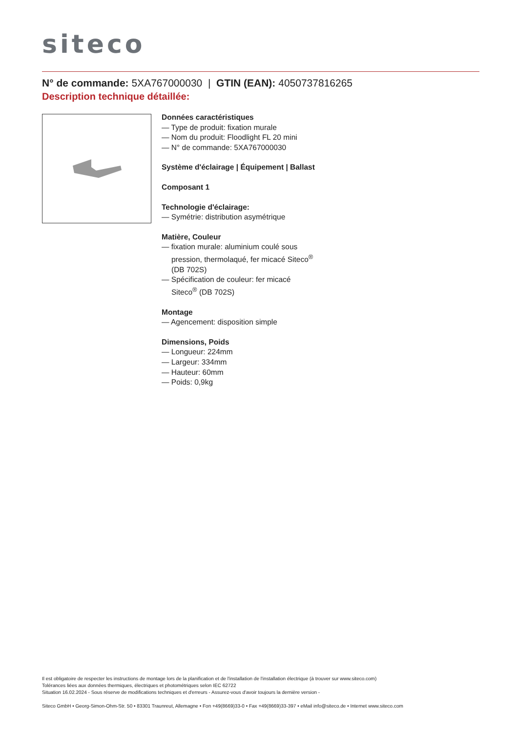siteco
N° de commande: 5XA767000030 | GTIN (EAN): 4050737816265
Description technique détaillée:
Données caractéristiques
— Type de produit: fixation murale
— Nom du produit: Floodlight FL 20 mini
— N° de commande: 5XA767000030
Système d'éclairage | Équipement | Ballast
Composant 1
Technologie d'éclairage:
— Symétrie: distribution asymétrique
Matière, Couleur
— fixation murale: aluminium coulé sous pression, thermolaqué, fer micacé Siteco<sup>®</sup> (DB 702S)
— Spécification de couleur: fer micacé Siteco<sup>®</sup> (DB 702S)
Montage
— Agencement: disposition simple
Dimensions, Poids
— Longueur: 224mm
— Largeur: 334mm
— Hauteur: 60mm
— Poids: 0,9kg
Il est obligatoire de respecter les instructions de montage lors de la planification et de l'installation de l'installation électrique (à trouver sur www.siteco.com)
Tolérances liées aux données thermiques, électriques et photométriques selon IEC 62722
Situation 16.02.2024 - Sous réserve de modifications techniques et d'erreurs - Assurez-vous d'avoir toujours la dernière version -
Siteco GmbH • Georg-Simon-Ohm-Str. 50 • 83301 Traunreut, Allemagne • Fon +49(8669)33-0 • Fax +49(8669)33-397 • eMail info@siteco.de • Internet www.siteco.com